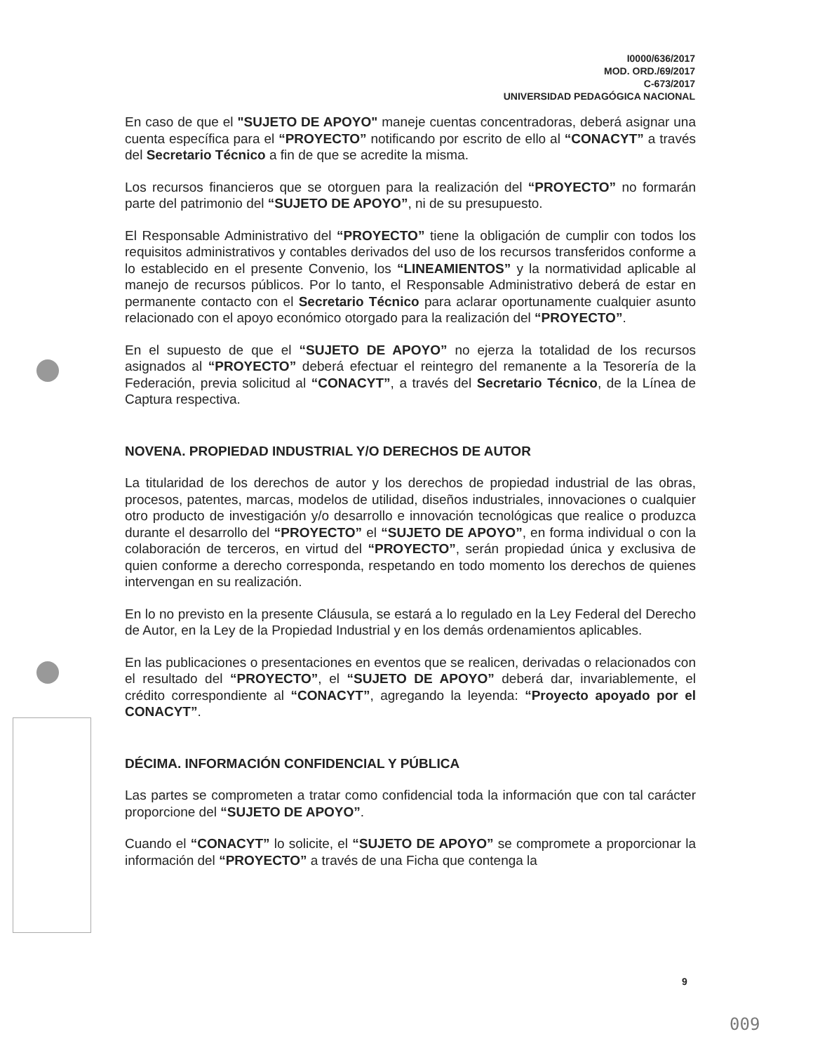I0000/636/2017
MOD. ORD./69/2017
C-673/2017
UNIVERSIDAD PEDAGÓGICA NACIONAL
En caso de que el "SUJETO DE APOYO" maneje cuentas concentradoras, deberá asignar una cuenta específica para el “PROYECTO” notificando por escrito de ello al “CONACYT” a través del Secretario Técnico a fin de que se acredite la misma.
Los recursos financieros que se otorguen para la realización del “PROYECTO” no formarán parte del patrimonio del “SUJETO DE APOYO”, ni de su presupuesto.
El Responsable Administrativo del “PROYECTO” tiene la obligación de cumplir con todos los requisitos administrativos y contables derivados del uso de los recursos transferidos conforme a lo establecido en el presente Convenio, los “LINEAMIENTOS” y la normatividad aplicable al manejo de recursos públicos. Por lo tanto, el Responsable Administrativo deberá de estar en permanente contacto con el Secretario Técnico para aclarar oportunamente cualquier asunto relacionado con el apoyo económico otorgado para la realización del “PROYECTO”.
En el supuesto de que el “SUJETO DE APOYO” no ejerza la totalidad de los recursos asignados al “PROYECTO” deberá efectuar el reintegro del remanente a la Tesorería de la Federación, previa solicitud al “CONACYT”, a través del Secretario Técnico, de la Línea de Captura respectiva.
NOVENA. PROPIEDAD INDUSTRIAL Y/O DERECHOS DE AUTOR
La titularidad de los derechos de autor y los derechos de propiedad industrial de las obras, procesos, patentes, marcas, modelos de utilidad, diseños industriales, innovaciones o cualquier otro producto de investigación y/o desarrollo e innovación tecnológicas que realice o produzca durante el desarrollo del “PROYECTO” el “SUJETO DE APOYO”, en forma individual o con la colaboración de terceros, en virtud del “PROYECTO”, serán propiedad única y exclusiva de quien conforme a derecho corresponda, respetando en todo momento los derechos de quienes intervengan en su realización.
En lo no previsto en la presente Cláusula, se estará a lo regulado en la Ley Federal del Derecho de Autor, en la Ley de la Propiedad Industrial y en los demás ordenamientos aplicables.
En las publicaciones o presentaciones en eventos que se realicen, derivadas o relacionados con el resultado del “PROYECTO”, el “SUJETO DE APOYO” deberá dar, invariablemente, el crédito correspondiente al “CONACYT”, agregando la leyenda: “Proyecto apoyado por el CONACYT”.
DÉCIMA. INFORMACIÓN CONFIDENCIAL Y PÚBLICA
Las partes se comprometen a tratar como confidencial toda la información que con tal carácter proporcione del “SUJETO DE APOYO”.
Cuando el “CONACYT” lo solicite, el “SUJETO DE APOYO” se compromete a proporcionar la información del “PROYECTO” a través de una Ficha que contenga la
9
009